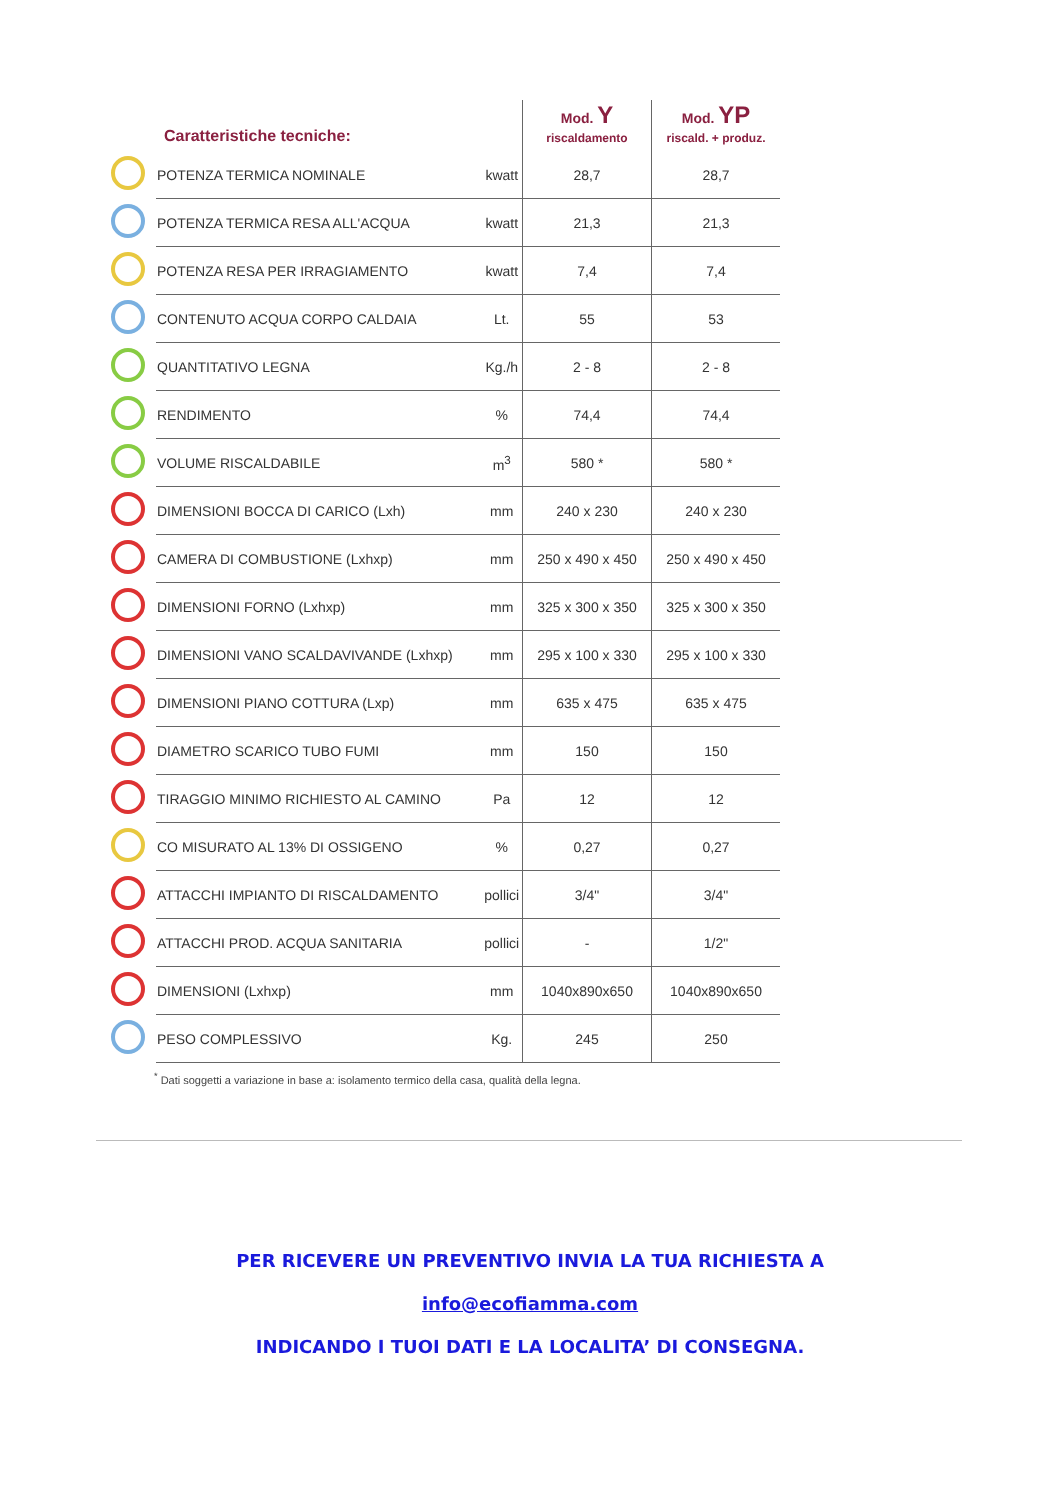| Caratteristiche tecniche: | | | Mod. Y riscaldamento | Mod. YP riscald. + produz. |
| --- | --- | --- | --- | --- |
| | POTENZA TERMICA NOMINALE | kwatt | 28,7 | 28,7 |
| | POTENZA TERMICA RESA ALL'ACQUA | kwatt | 21,3 | 21,3 |
| | POTENZA RESA PER IRRAGIAMENTO | kwatt | 7,4 | 7,4 |
| | CONTENUTO ACQUA CORPO CALDAIA | Lt. | 55 | 53 |
| | QUANTITATIVO LEGNA | Kg./h | 2 - 8 | 2 - 8 |
| | RENDIMENTO | % | 74,4 | 74,4 |
| | VOLUME RISCALDABILE | m<sup>3</sup> | 580 * | 580 * |
| | DIMENSIONI BOCCA DI CARICO (Lxh) | mm | 240 x 230 | 240 x 230 |
| | CAMERA DI COMBUSTIONE (Lxhxp) | mm | 250 x 490 x 450 | 250 x 490 x 450 |
| | DIMENSIONI FORNO (Lxhxp) | mm | 325 x 300 x 350 | 325 x 300 x 350 |
| | DIMENSIONI VANO SCALDAVIVANDE (Lxhxp) | mm | 295 x 100 x 330 | 295 x 100 x 330 |
| | DIMENSIONI PIANO COTTURA (Lxp) | mm | 635 x 475 | 635 x 475 |
| | DIAMETRO SCARICO TUBO FUMI | mm | 150 | 150 |
| | TIRAGGIO MINIMO RICHIESTO AL CAMINO | Pa | 12 | 12 |
| | CO MISURATO AL 13% DI OSSIGENO | % | 0,27 | 0,27 |
| | ATTACCHI IMPIANTO DI RISCALDAMENTO | pollici | 3/4" | 3/4" |
| | ATTACCHI PROD. ACQUA SANITARIA | pollici | - | 1/2" |
| | DIMENSIONI (Lxhxp) | mm | 1040x890x650 | 1040x890x650 |
| | PESO COMPLESSIVO | Kg. | 245 | 250 |
<sup>*</sup> Dati soggetti a variazione in base a: isolamento termico della casa, qualità della legna.
PER RICEVERE UN PREVENTIVO INVIA LA TUA RICHIESTA A
info@ecofiamma.com
INDICANDO I TUOI DATI E LA LOCALITA’ DI CONSEGNA.